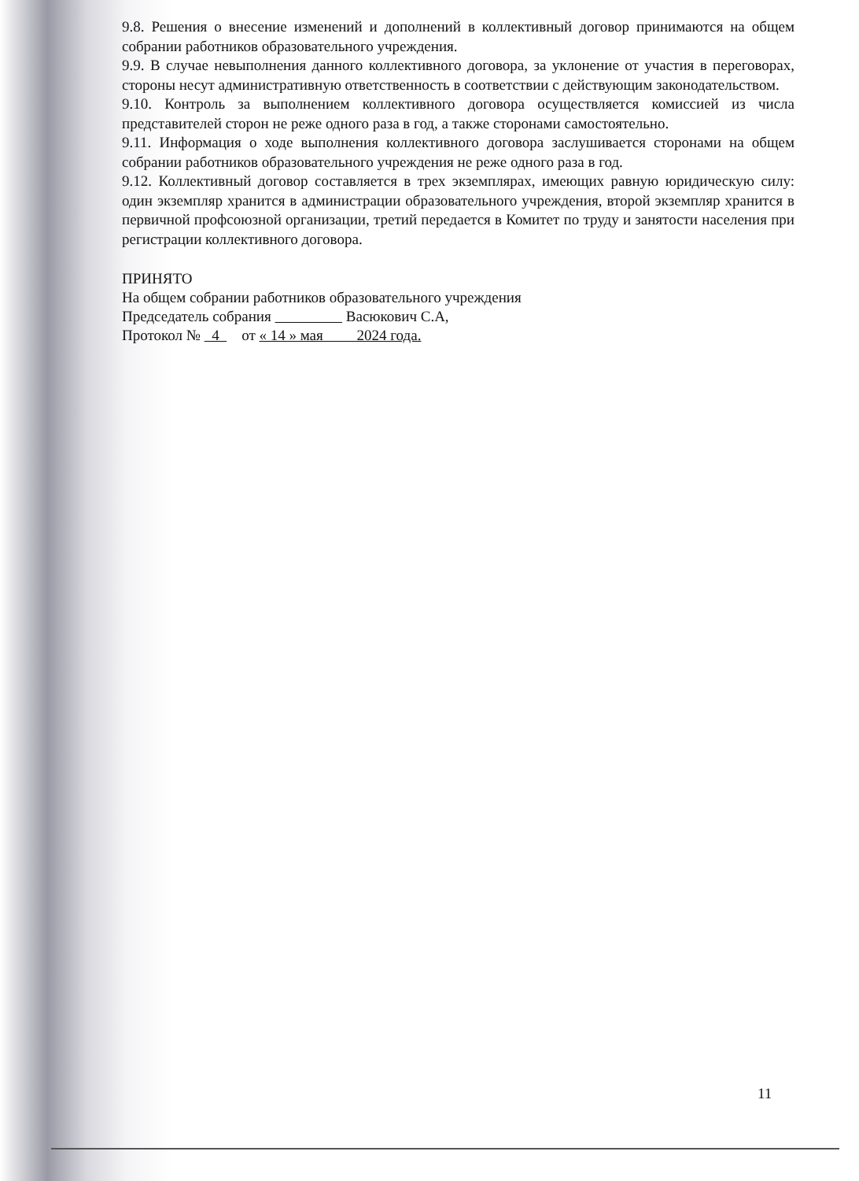9.8. Решения о внесение изменений и дополнений в коллективный договор принимаются на общем собрании работников образовательного учреждения.
9.9. В случае невыполнения данного коллективного договора, за уклонение от участия в переговорах, стороны несут административную ответственность в соответствии с действующим законодательством.
9.10. Контроль за выполнением коллективного договора осуществляется комиссией из числа представителей сторон не реже одного раза в год, а также сторонами самостоятельно.
9.11. Информация о ходе выполнения коллективного договора заслушивается сторонами на общем собрании работников образовательного учреждения не реже одного раза в год.
9.12. Коллективный договор составляется в трех экземплярах, имеющих равную юридическую силу: один экземпляр хранится в администрации образовательного учреждения, второй экземпляр хранится в первичной профсоюзной организации, третий передается в Комитет по труду и занятости населения при регистрации коллективного договора.
ПРИНЯТО
На общем собрании работников образовательного учреждения
Председатель собрания Васюкович С.А,
Протокол № 4 от « 14 » мая 2024 года.
11